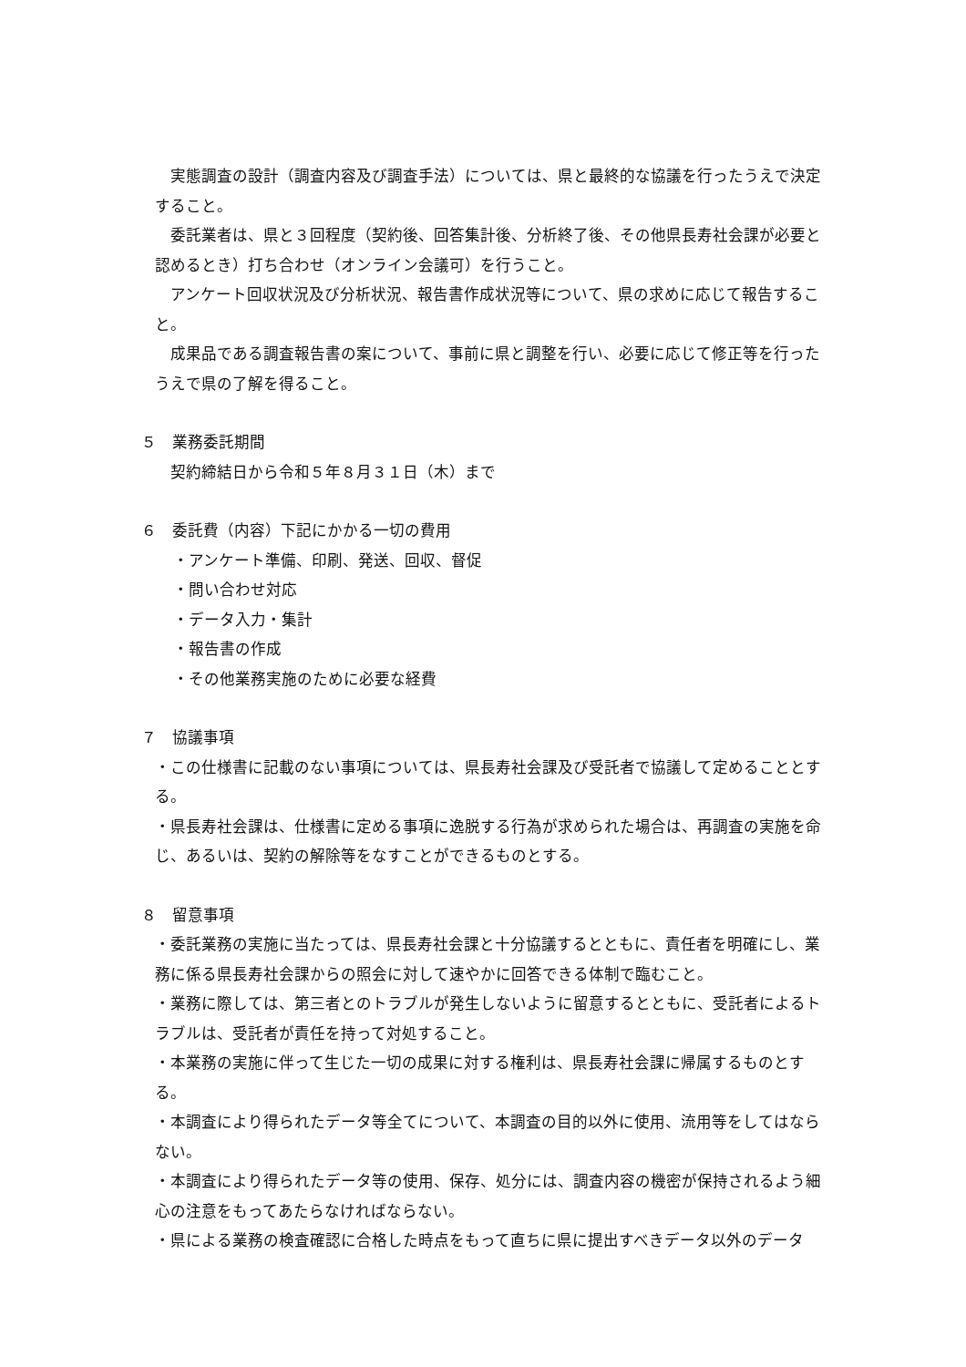実態調査の設計（調査内容及び調査手法）については、県と最終的な協議を行ったうえで決定すること。
委託業者は、県と３回程度（契約後、回答集計後、分析終了後、その他県長寿社会課が必要と認めるとき）打ち合わせ（オンライン会議可）を行うこと。
アンケート回収状況及び分析状況、報告書作成状況等について、県の求めに応じて報告すること。
成果品である調査報告書の案について、事前に県と調整を行い、必要に応じて修正等を行ったうえで県の了解を得ること。
５　業務委託期間
契約締結日から令和５年８月３１日（木）まで
６　委託費（内容）下記にかかる一切の費用
・アンケート準備、印刷、発送、回収、督促
・問い合わせ対応
・データ入力・集計
・報告書の作成
・その他業務実施のために必要な経費
７　協議事項
・この仕様書に記載のない事項については、県長寿社会課及び受託者で協議して定めることとする。
・県長寿社会課は、仕様書に定める事項に逸脱する行為が求められた場合は、再調査の実施を命じ、あるいは、契約の解除等をなすことができるものとする。
８　留意事項
・委託業務の実施に当たっては、県長寿社会課と十分協議するとともに、責任者を明確にし、業務に係る県長寿社会課からの照会に対して速やかに回答できる体制で臨むこと。
・業務に際しては、第三者とのトラブルが発生しないように留意するとともに、受託者によるトラブルは、受託者が責任を持って対処すること。
・本業務の実施に伴って生じた一切の成果に対する権利は、県長寿社会課に帰属するものとする。
・本調査により得られたデータ等全てについて、本調査の目的以外に使用、流用等をしてはならない。
・本調査により得られたデータ等の使用、保存、処分には、調査内容の機密が保持されるよう細心の注意をもってあたらなければならない。
・県による業務の検査確認に合格した時点をもって直ちに県に提出すべきデータ以外のデータ